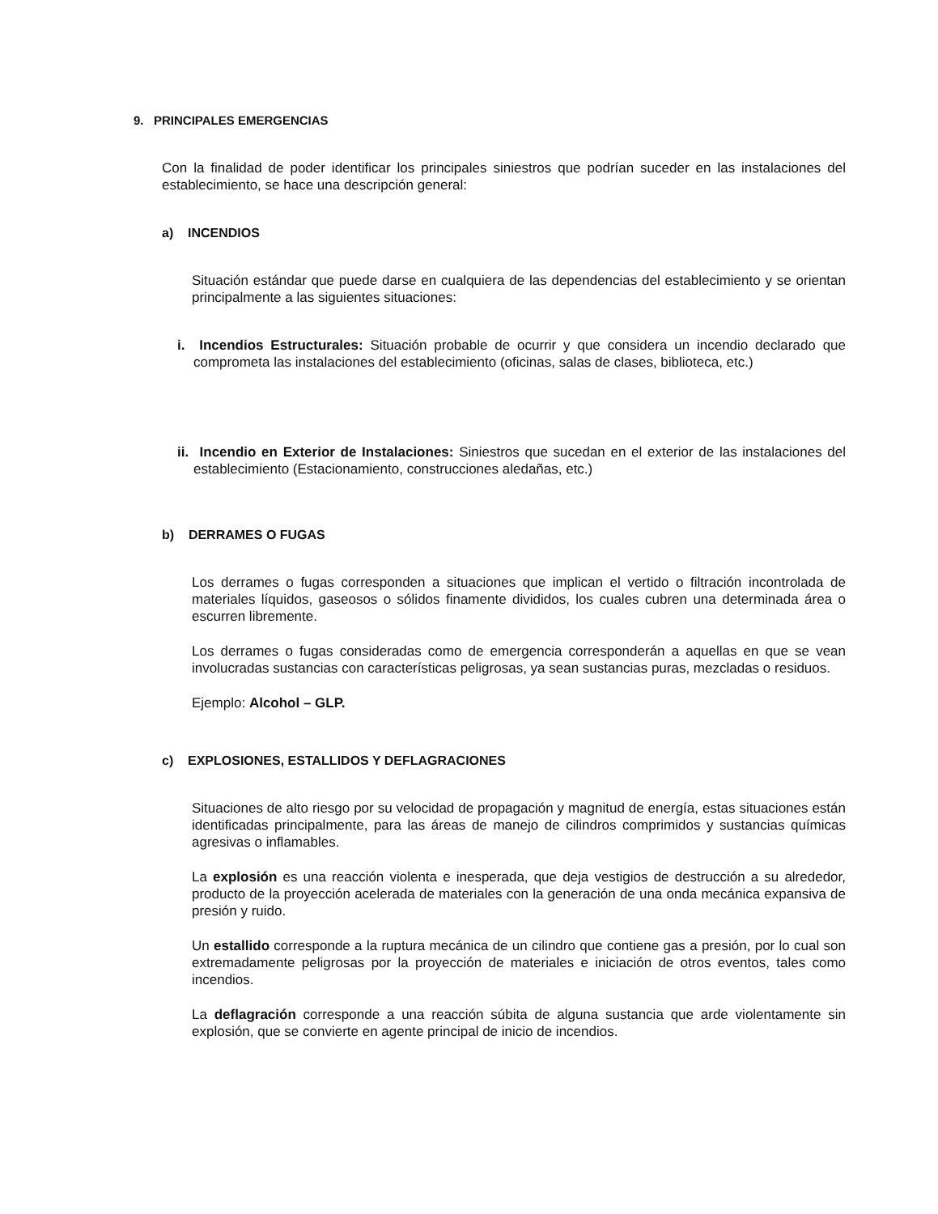9. PRINCIPALES EMERGENCIAS
Con la finalidad de poder identificar los principales siniestros que podrían suceder en las instalaciones del establecimiento, se hace una descripción general:
a) INCENDIOS
Situación estándar que puede darse en cualquiera de las dependencias del establecimiento y se orientan principalmente a las siguientes situaciones:
i. Incendios Estructurales: Situación probable de ocurrir y que considera un incendio declarado que comprometa las instalaciones del establecimiento (oficinas, salas de clases, biblioteca, etc.)
ii. Incendio en Exterior de Instalaciones: Siniestros que sucedan en el exterior de las instalaciones del establecimiento (Estacionamiento, construcciones aledañas, etc.)
b) DERRAMES O FUGAS
Los derrames o fugas corresponden a situaciones que implican el vertido o filtración incontrolada de materiales líquidos, gaseosos o sólidos finamente divididos, los cuales cubren una determinada área o escurren libremente.
Los derrames o fugas consideradas como de emergencia corresponderán a aquellas en que se vean involucradas sustancias con características peligrosas, ya sean sustancias puras, mezcladas o residuos.
Ejemplo: Alcohol – GLP.
c) EXPLOSIONES, ESTALLIDOS Y DEFLAGRACIONES
Situaciones de alto riesgo por su velocidad de propagación y magnitud de energía, estas situaciones están identificadas principalmente, para las áreas de manejo de cilindros comprimidos y sustancias químicas agresivas o inflamables.
La explosión es una reacción violenta e inesperada, que deja vestigios de destrucción a su alrededor, producto de la proyección acelerada de materiales con la generación de una onda mecánica expansiva de presión y ruido.
Un estallido corresponde a la ruptura mecánica de un cilindro que contiene gas a presión, por lo cual son extremadamente peligrosas por la proyección de materiales e iniciación de otros eventos, tales como incendios.
La deflagración corresponde a una reacción súbita de alguna sustancia que arde violentamente sin explosión, que se convierte en agente principal de inicio de incendios.